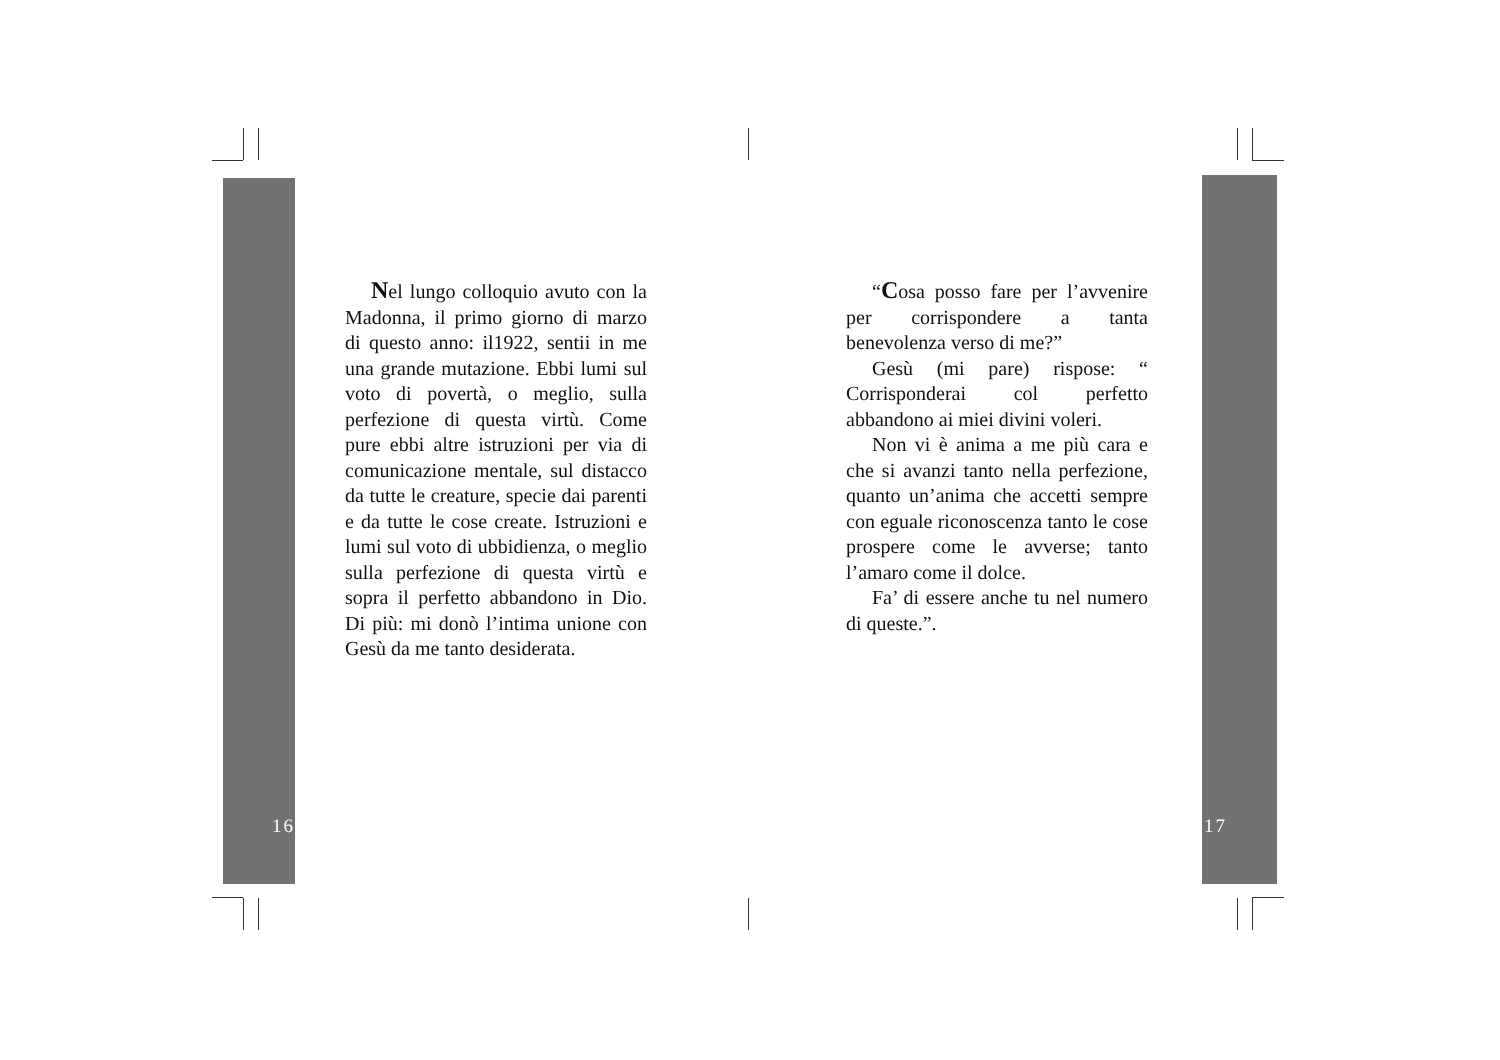Nel lungo colloquio avuto con la Madonna, il primo giorno di marzo di questo anno: il1922, sentii in me una grande mutazione. Ebbi lumi sul voto di povertà, o meglio, sulla perfezione di questa virtù. Come pure ebbi altre istruzioni per via di comunicazione mentale, sul distacco da tutte le creature, specie dai parenti e da tutte le cose create. Istruzioni e lumi sul voto di ubbidienza, o meglio sulla perfezione di questa virtù e sopra il perfetto abbandono in Dio. Di più: mi donò l’intima unione con Gesù da me tanto desiderata.
16
“Cosa posso fare per l’avvenire per corrispondere a tanta benevolenza verso di me?”
Gesù (mi pare) rispose: “ Corrisponderai col perfetto abbandono ai miei divini voleri.
Non vi è anima a me più cara e che si avanzi tanto nella perfezione, quanto un’anima che accetti sempre con eguale riconoscenza tanto le cose prospere come le avverse; tanto l’amaro come il dolce.
Fa’ di essere anche tu nel numero di queste.”.
17